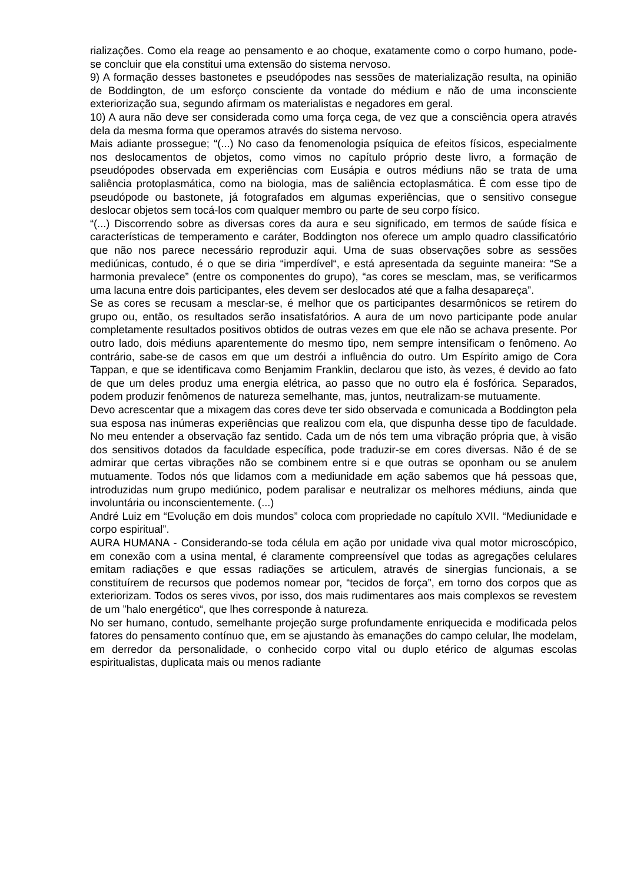rializações. Como ela reage ao pensamento e ao choque, exatamente como o corpo humano, pode-se concluir que ela constitui uma extensão do sistema nervoso.
9) A formação desses bastonetes e pseudópodes nas sessões de materialização resulta, na opinião de Boddington, de um esforço consciente da vontade do médium e não de uma inconsciente exteriorização sua, segundo afirmam os materialistas e negadores em geral.
10) A aura não deve ser considerada como uma força cega, de vez que a consciência opera através dela da mesma forma que operamos através do sistema nervoso.
Mais adiante prossegue; “(...) No caso da fenomenologia psíquica de efeitos físicos, especialmente nos deslocamentos de objetos, como vimos no capítulo próprio deste livro, a formação de pseudópodes observada em experiências com Eusápia e outros médiuns não se trata de uma saliência protoplasmática, como na biologia, mas de saliência ectoplasmática. É com esse tipo de pseudópode ou bastonete, já fotografados em algumas experiências, que o sensitivo consegue deslocar objetos sem tocá-los com qualquer membro ou parte de seu corpo físico.
“(...) Discorrendo sobre as diversas cores da aura e seu significado, em termos de saúde física e características de temperamento e caráter, Boddington nos oferece um amplo quadro classificatório que não nos parece necessário reproduzir aqui. Uma de suas observações sobre as sessões mediúnicas, contudo, é o que se diria “imperdível“, e está apresentada da seguinte maneira: “Se a harmonia prevalece” (entre os componentes do grupo), “as cores se mesclam, mas, se verificarmos uma lacuna entre dois participantes, eles devem ser deslocados até que a falha desapareça”.
Se as cores se recusam a mesclar-se, é melhor que os participantes desarmônicos se retirem do grupo ou, então, os resultados serão insatisfatórios. A aura de um novo participante pode anular completamente resultados positivos obtidos de outras vezes em que ele não se achava presente. Por outro lado, dois médiuns aparentemente do mesmo tipo, nem sempre intensificam o fenômeno. Ao contrário, sabe-se de casos em que um destrói a influência do outro. Um Espírito amigo de Cora Tappan, e que se identificava como Benjamim Franklin, declarou que isto, às vezes, é devido ao fato de que um deles produz uma energia elétrica, ao passo que no outro ela é fosfórica. Separados, podem produzir fenômenos de natureza semelhante, mas, juntos, neutralizam-se mutuamente.
Devo acrescentar que a mixagem das cores deve ter sido observada e comunicada a Boddington pela sua esposa nas inúmeras experiências que realizou com ela, que dispunha desse tipo de faculdade. No meu entender a observação faz sentido. Cada um de nós tem uma vibração própria que, à visão dos sensitivos dotados da faculdade específica, pode traduzir-se em cores diversas. Não é de se admirar que certas vibrações não se combinem entre si e que outras se oponham ou se anulem mutuamente. Todos nós que lidamos com a mediunidade em ação sabemos que há pessoas que, introduzidas num grupo mediúnico, podem paralisar e neutralizar os melhores médiuns, ainda que involuntária ou inconscientemente. (...)
André Luiz em “Evolução em dois mundos” coloca com propriedade no capítulo XVII. “Mediunidade e corpo espiritual”.
AURA HUMANA - Considerando-se toda célula em ação por unidade viva qual motor microscópico, em conexão com a usina mental, é claramente compreensível que todas as agregações celulares emitam radiações e que essas radiações se articulem, através de sinergias funcionais, a se constituírem de recursos que podemos nomear por, “tecidos de força”, em torno dos corpos que as exteriorizam. Todos os seres vivos, por isso, dos mais rudimentares aos mais complexos se revestem de um ”halo energético“, que lhes corresponde à natureza.
No ser humano, contudo, semelhante projeção surge profundamente enriquecida e modificada pelos fatores do pensamento contínuo que, em se ajustando às emanações do campo celular, lhe modelam, em derredor da personalidade, o conhecido corpo vital ou duplo etérico de algumas escolas espiritualistas, duplicata mais ou menos radiante